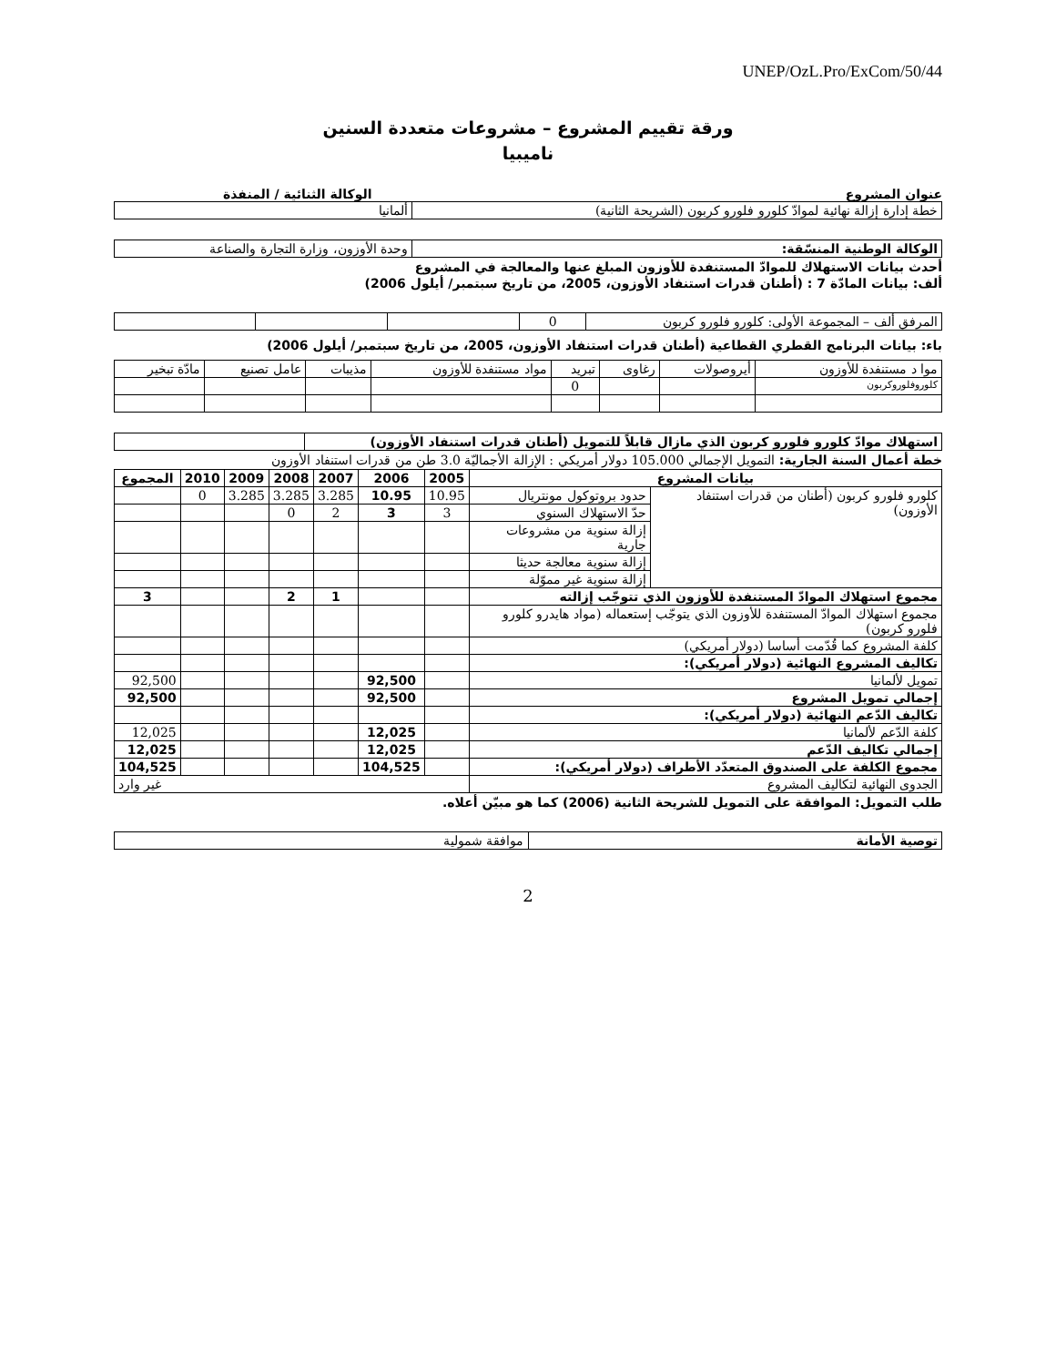UNEP/OzL.Pro/ExCom/50/44
ورقة تقييم المشروع – مشروعات متعددة السنين
ناميبيا
عنوان المشروع الوكالة الثنائية / المنفذة
| خطة إدارة إزالة نهائية لموادّ كلورو فلورو كربون (الشريحة الثانية) | ألمانيا |
| الوكالة الوطنية المنسّقة: | وحدة الأوزون، وزارة التجارة والصناعة |
أحدث بيانات الاستهلاك للموادّ المستنفدة للأوزون المبلغ عنها والمعالجة في المشروع
ألف: بيانات المادّة 7 : (أطنان قدرات استنفاد الأوزون، 2005، من تاريخ سبتمبر/ أيلول 2006)
| المرفق ألف – المجموعة الأولى: كلورو فلورو كربون | 0 | | | |
باء: بيانات البرنامج القطري القطاعية (أطنان قدرات استنفاد الأوزون، 2005، من تاريخ سبتمبر/ أيلول 2006)
| موا د مستنفدة للأوزون | أيروصولات | رغاوى | تبريد | مواد مستنفدة للأوزون | مذيبات | عامل تصنيع | مادّة تبخير |
| كلوروفلوروكربون | | | 0 | | | | |
| استهلاك موادّ كلورو فلورو كربون الذي مازال قابلاً للتمويل (أطنان قدرات استنفاد الأوزون) | |
خطة أعمال السنة الجارية: التمويل الإجمالي 105.000 دولار أمريكي : الإزالة الأجماليّة 3.0 طن من قدرات استنفاد الأوزون
| بيانات المشروع | | 2005 | 2006 | 2007 | 2008 | 2009 | 2010 | المجموع |
| --- | --- | --- | --- | --- | --- | --- | --- | --- |
| كلورو فلورو كربون (أطنان من قدرات استنفاد الأوزون) | حدود بروتوكول مونتريال | 10.95 | 10.95 | 3.285 | 3.285 | 3.285 | 0 | |
| | حدّ الاستهلاك السنوي | 3 | 3 | 2 | 0 | | | |
| | إزالة سنوية من مشروعات جارية | | | | | | | |
| | إزالة سنوية معالجة حديثا | | | | | | | |
| | إزالة سنوية غير مموّلة | | | | | | | |
| مجموع استهلاك الموادّ المستنفدة للأوزون الذي تتوجّب إزالته | | | | 1 | 2 | | | 3 |
| مجموع استهلاك الموادّ المستنفدة للأوزون الذي يتوجّب إستعماله (مواد هايدرو كلورو فلورو كربون) | | | | | | | | |
| كلفة المشروع كما قُدّمت أساسا (دولار أمريكي) | | | | | | | | |
| تكاليف المشروع النهائية (دولار أمريكي): | | | | | | | | |
| تمويل لألمانيا | | | 92,500 | | | | | 92,500 |
| إجمالي تمويل المشروع | | | 92,500 | | | | | 92,500 |
| تكاليف الدّعم النهائية (دولار أمريكي): | | | | | | | | |
| كلفة الدّعم لألمانيا | | | 12,025 | | | | | 12,025 |
| إجمالي تكاليف الدّعم | | | 12,025 | | | | | 12,025 |
| مجموع الكلفة على الصندوق المتعدّد الأطراف (دولار أمريكي): | | | 104,525 | | | | | 104,525 |
| الجدوى النهائية لتكاليف المشروع | | غير وارد | | | | | | |
طلب التمويل: الموافقة على التمويل للشريحة الثانية (2006) كما هو مبيّن أعلاه.
| توصية الأمانة | موافقة شمولية |
2